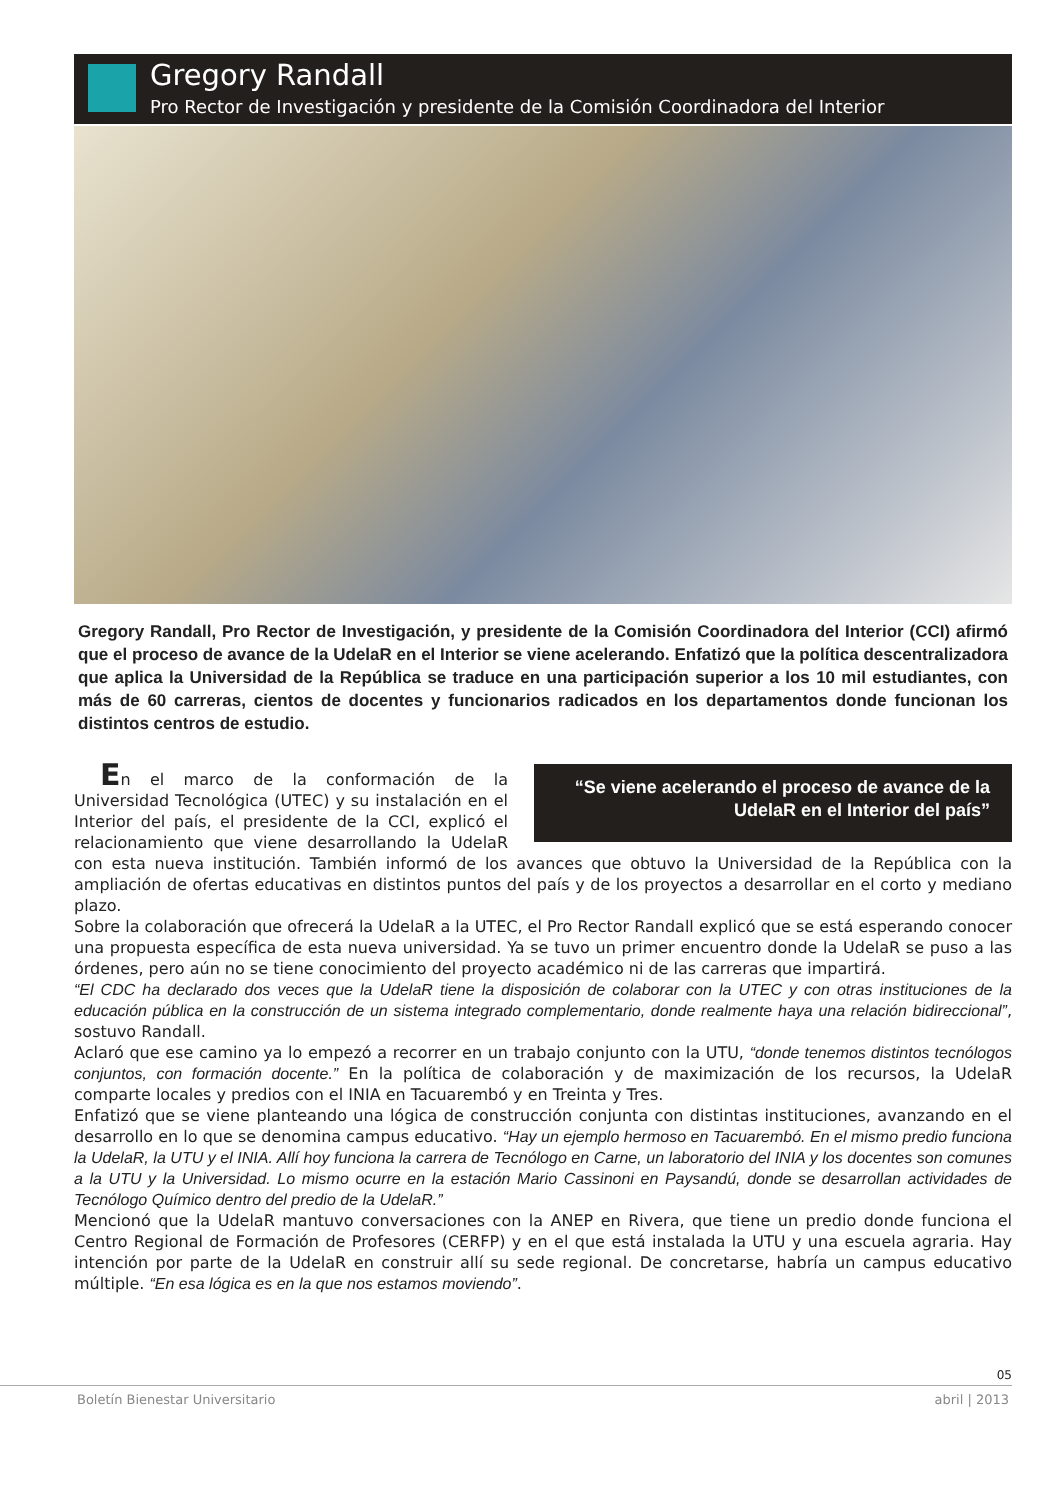Gregory Randall
Pro Rector de Investigación y presidente de la Comisión Coordinadora del Interior
Gregory Randall, Pro Rector de Investigación, y presidente de la Comisión Coordinadora del Interior (CCI) afirmó que el proceso de avance de la UdelaR en el Interior se viene acelerando. Enfatizó que la política descentralizadora que aplica la Universidad de la República se traduce en una participación superior a los 10 mil estudiantes, con más de 60 carreras, cientos de docentes y funcionarios radicados en los departamentos donde funcionan los distintos centros de estudio.
“Se viene acelerando el proceso de avance de la UdelaR en el Interior del país”
En el marco de la conformación de la Universidad Tecnológica (UTEC) y su instalación en el Interior del país, el presidente de la CCI, explicó el relacionamiento que viene desarrollando la UdelaR con esta nueva institución. También informó de los avances que obtuvo la Universidad de la República con la ampliación de ofertas educativas en distintos puntos del país y de los proyectos a desarrollar en el corto y mediano plazo.
Sobre la colaboración que ofrecerá la UdelaR a la UTEC, el Pro Rector Randall explicó que se está esperando conocer una propuesta específica de esta nueva universidad. Ya se tuvo un primer encuentro donde la UdelaR se puso a las órdenes, pero aún no se tiene conocimiento del proyecto académico ni de las carreras que impartirá.
“El CDC ha declarado dos veces que la UdelaR tiene la disposición de colaborar con la UTEC y con otras instituciones de la educación pública en la construcción de un sistema integrado complementario, donde realmente haya una relación bidireccional”, sostuvo Randall.
Aclaró que ese camino ya lo empezó a recorrer en un trabajo conjunto con la UTU, “donde tenemos distintos tecnólogos conjuntos, con formación docente.” En la política de colaboración y de maximización de los recursos, la UdelaR comparte locales y predios con el INIA en Tacuarembó y en Treinta y Tres.
Enfatizó que se viene planteando una lógica de construcción conjunta con distintas instituciones, avanzando en el desarrollo en lo que se denomina campus educativo. “Hay un ejemplo hermoso en Tacuarembó. En el mismo predio funciona la UdelaR, la UTU y el INIA. Allí hoy funciona la carrera de Tecnólogo en Carne, un laboratorio del INIA y los docentes son comunes a la UTU y la Universidad. Lo mismo ocurre en la estación Mario Cassinoni en Paysandú, donde se desarrollan actividades de Tecnólogo Químico dentro del predio de la UdelaR.”
Mencionó que la UdelaR mantuvo conversaciones con la ANEP en Rivera, que tiene un predio donde funciona el Centro Regional de Formación de Profesores (CERFP) y en el que está instalada la UTU y una escuela agraria. Hay intención por parte de la UdelaR en construir allí su sede regional. De concretarse, habría un campus educativo múltiple. “En esa lógica es en la que nos estamos moviendo”.
05
Boletín Bienestar Universitario
abril | 2013